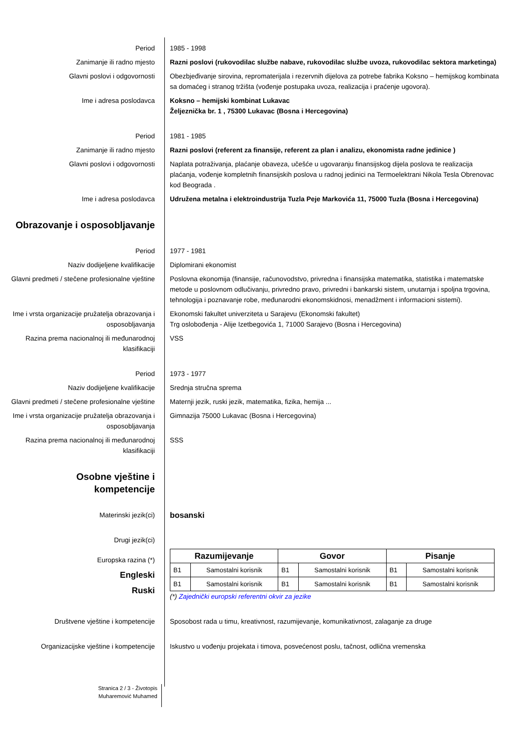Period 1985 - 1998
Zanimanje ili radno mjesto Razni poslovi (rukovodilac službe nabave, rukovodilac službe uvoza, rukovodilac sektora marketinga)
Glavni poslovi i odgovornosti Obezbjeđivanje sirovina, repromaterijala i rezervnih dijelova za potrebe fabrika Koksno – hemijskog kombinata sa domaćeg i stranog tržišta (vođenje postupaka uvoza, realizacija i praćenje ugovora).
Ime i adresa poslodavca Koksno – hemijski kombinat Lukavac
Željeznička br. 1 , 75300 Lukavac (Bosna i Hercegovina)
Period 1981 - 1985
Zanimanje ili radno mjesto Razni poslovi (referent za finansije, referent za plan i analizu, ekonomista radne jedinice )
Glavni poslovi i odgovornosti Naplata potraživanja, plaćanje obaveza, učešće u ugovaranju finansijskog dijela poslova te realizacija plaćanja, vođenje kompletnih finansijskih poslova u radnoj jedinici na Termoelektrani Nikola Tesla Obrenovac kod Beograda .
Ime i adresa poslodavca Udružena metalna i elektroindustrija Tuzla Peje Markovića 11, 75000 Tuzla (Bosna i Hercegovina)
Obrazovanje i osposobljavanje
Period 1977 - 1981
Naziv dodijeljene kvalifikacije Diplomirani ekonomist
Glavni predmeti / stečene profesionalne vještine
Poslovna ekonomija (finansije, računovodstvo, privredna i finansijska matematika, statistika i matematske metode u poslovnom odlučivanju, privredno pravo, privredni i bankarski sistem, unutarnja i spoljna trgovina, tehnologija i poznavanje robe, međunarodni ekonomskidnosi, menadžment i informacioni sistemi).
Ime i vrsta organizacije pružatelja obrazovanja i osposobljavanja
Ekonomski fakultet univerziteta u Sarajevu (Ekonomski fakultet)
Trg oslobođenja - Alije Izetbegovića 1, 71000 Sarajevo (Bosna i Hercegovina)
Razina prema nacionalnoj ili međunarodnoj klasifikaciji
VSS
Period 1973 - 1977
Naziv dodijeljene kvalifikacije Srednja stručna sprema
Glavni predmeti / stečene profesionalne vještine
Maternji jezik, ruski jezik, matematika, fizika, hemija ...
Ime i vrsta organizacije pružatelja obrazovanja i osposobljavanja
Gimnazija 75000 Lukavac (Bosna i Hercegovina)
Razina prema nacionalnoj ili međunarodnoj klasifikaciji
SSS
Osobne vještine i
kompetencije
Materinski jezik(ci)
bosanski
Drugi jezik(ci)
Europska razina (*)
Engleski
Ruski
| Razumijevanje | | Govor | | Pisanje | |
| --- | --- | --- | --- | --- | --- |
| B1 | Samostalni korisnik | B1 | Samostalni korisnik | B1 | Samostalni korisnik |
| B1 | Samostalni korisnik | B1 | Samostalni korisnik | B1 | Samostalni korisnik |
(*) Zajednički europski referentni okvir za jezike
Društvene vještine i kompetencije Sposobost rada u timu, kreativnost, razumijevanje, komunikativnost, zalaganje za druge
Organizacijske vještine i kompetencije Iskustvo u vođenju projekata i timova, posvećenost poslu, tačnost, odlična vremenska
Stranica 2 / 3 - Životopis
Muharemović Muhamed